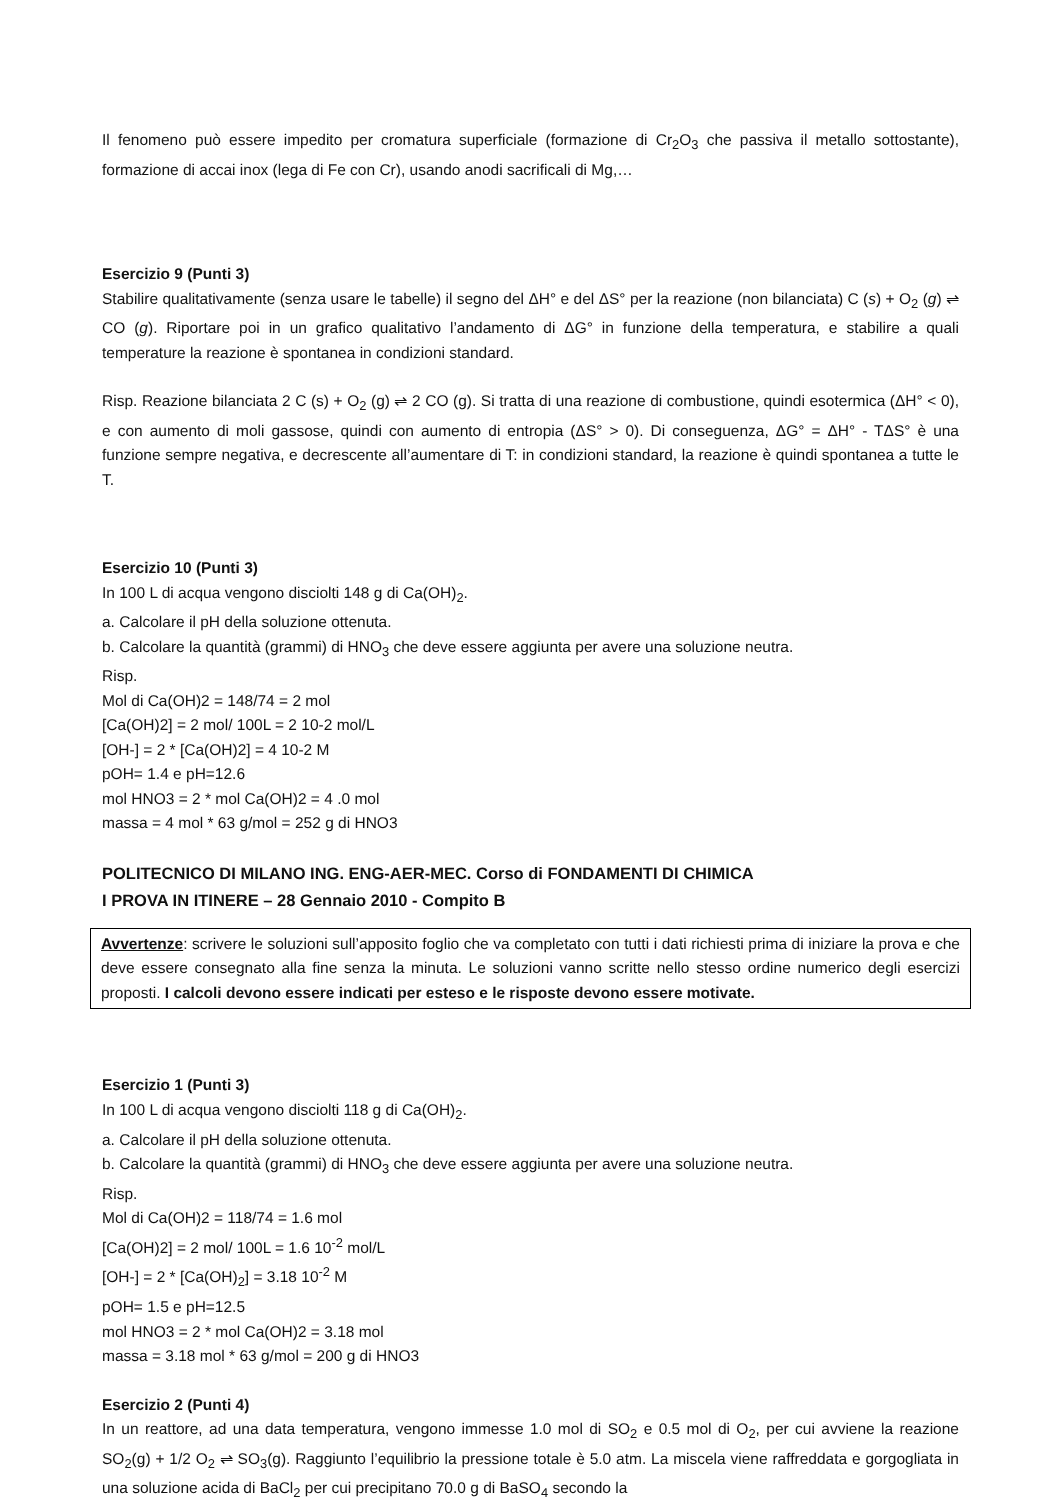Il fenomeno può essere impedito per cromatura superficiale (formazione di Cr<sub>2</sub>O<sub>3</sub> che passiva il metallo sottostante), formazione di accai inox (lega di Fe con Cr), usando anodi sacrificali di Mg,…
Esercizio 9 (Punti 3)
Stabilire qualitativamente (senza usare le tabelle) il segno del ΔH° e del ΔS° per la reazione (non bilanciata) C (s) + O<sub>2</sub> (g) ⇌ CO (g). Riportare poi in un grafico qualitativo l’andamento di ΔG° in funzione della temperatura, e stabilire a quali temperature la reazione è spontanea in condizioni standard.
Risp. Reazione bilanciata 2 C (s) + O<sub>2</sub> (g) ⇌ 2 CO (g). Si tratta di una reazione di combustione, quindi esotermica (ΔH° < 0), e con aumento di moli gassose, quindi con aumento di entropia (ΔS° > 0). Di conseguenza, ΔG° = ΔH° - TΔS° è una funzione sempre negativa, e decrescente all’aumentare di T: in condizioni standard, la reazione è quindi spontanea a tutte le T.
Esercizio 10 (Punti 3)
In 100 L di acqua vengono disciolti 148 g di Ca(OH)<sub>2</sub>.
a. Calcolare il pH della soluzione ottenuta.
b. Calcolare la quantità (grammi) di HNO<sub>3</sub> che deve essere aggiunta per avere una soluzione neutra.
Risp.
Mol di Ca(OH)2 = 148/74 = 2 mol
[Ca(OH)2] = 2 mol/ 100L = 2 10-2 mol/L
[OH-] = 2 * [Ca(OH)2] = 4 10-2 M
pOH= 1.4 e pH=12.6
mol HNO3 = 2 * mol Ca(OH)2 = 4 .0 mol
massa = 4 mol * 63 g/mol = 252 g di HNO3
POLITECNICO DI MILANO ING. ENG-AER-MEC. Corso di FONDAMENTI DI CHIMICA
I PROVA IN ITINERE – 28 Gennaio 2010 - Compito B
Avvertenze: scrivere le soluzioni sull’apposito foglio che va completato con tutti i dati richiesti prima di iniziare la prova e che deve essere consegnato alla fine senza la minuta. Le soluzioni vanno scritte nello stesso ordine numerico degli esercizi proposti. I calcoli devono essere indicati per esteso e le risposte devono essere motivate.
Esercizio 1 (Punti 3)
In 100 L di acqua vengono disciolti 118 g di Ca(OH)<sub>2</sub>.
a. Calcolare il pH della soluzione ottenuta.
b. Calcolare la quantità (grammi) di HNO<sub>3</sub> che deve essere aggiunta per avere una soluzione neutra.
Risp.
Mol di Ca(OH)2 = 118/74 = 1.6 mol
[Ca(OH)2] = 2 mol/ 100L = 1.6 10<sup>-2</sup> mol/L
[OH-] = 2 * [Ca(OH)<sub>2</sub>] = 3.18 10<sup>-2</sup> M
pOH= 1.5 e pH=12.5
mol HNO3 = 2 * mol Ca(OH)2 = 3.18 mol
massa = 3.18 mol * 63 g/mol = 200 g di HNO3
Esercizio 2 (Punti 4)
In un reattore, ad una data temperatura, vengono immesse 1.0 mol di SO<sub>2</sub> e 0.5 mol di O<sub>2</sub>, per cui avviene la reazione SO<sub>2</sub>(g) + 1/2 O<sub>2</sub> ⇌ SO<sub>3</sub>(g). Raggiunto l’equilibrio la pressione totale è 5.0 atm. La miscela viene raffreddata e gorgogliata in una soluzione acida di BaCl<sub>2</sub> per cui precipitano 70.0 g di BaSO<sub>4</sub> secondo la